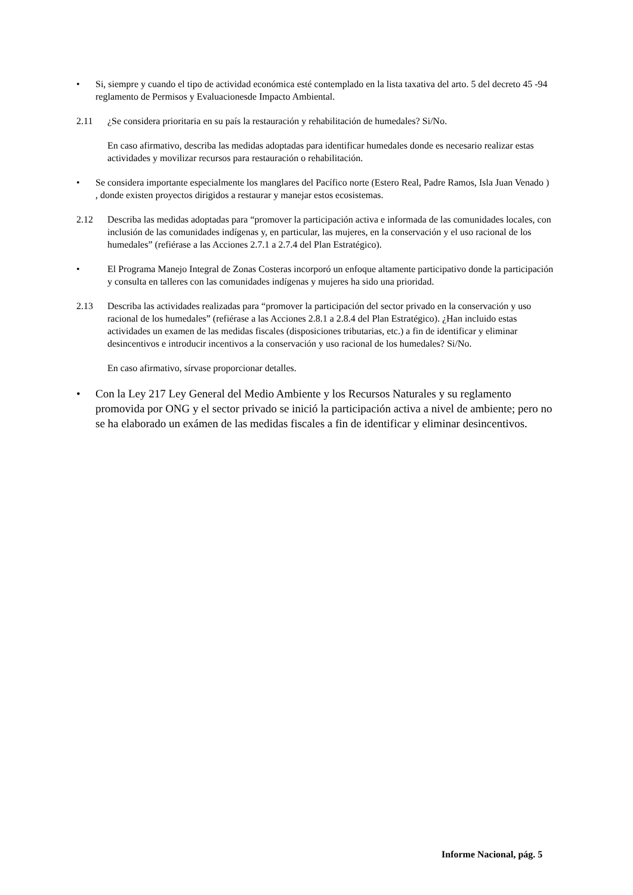• Si, siempre y cuando el tipo de actividad económica esté contemplado en la lista taxativa del arto. 5 del decreto 45 -94 reglamento de Permisos y Evaluacionesde Impacto Ambiental.
2.11 ¿Se considera prioritaria en su país la restauración y rehabilitación de humedales? Si/No.
En caso afirmativo, describa las medidas adoptadas para identificar humedales donde es necesario realizar estas actividades y movilizar recursos para restauración o rehabilitación.
• Se considera importante especialmente los manglares del Pacífico norte (Estero Real, Padre Ramos, Isla Juan Venado ) , donde existen proyectos dirigidos a restaurar y manejar estos ecosistemas.
2.12 Describa las medidas adoptadas para “promover la participación activa e informada de las comunidades locales, con inclusión de las comunidades indígenas y, en particular, las mujeres, en la conservación y el uso racional de los humedales” (refiérase a las Acciones 2.7.1 a 2.7.4 del Plan Estratégico).
• El Programa Manejo Integral de Zonas Costeras incorporó un enfoque altamente participativo donde la participación y consulta en talleres con las comunidades indígenas y mujeres ha sido una prioridad.
2.13 Describa las actividades realizadas para “promover la participación del sector privado en la conservación y uso racional de los humedales” (refiérase a las Acciones 2.8.1 a 2.8.4 del Plan Estratégico). ¿Han incluido estas actividades un examen de las medidas fiscales (disposiciones tributarias, etc.) a fin de identificar y eliminar desincentivos e introducir incentivos a la conservación y uso racional de los humedales? Si/No.
En caso afirmativo, sírvase proporcionar detalles.
• Con la Ley 217 Ley General del Medio Ambiente y los Recursos Naturales y su reglamento promovida por ONG y el sector privado se inició la participación activa a nivel de ambiente; pero no se ha elaborado un exámen de las medidas fiscales a fin de identificar y eliminar desincentivos.
Informe Nacional, pág. 5